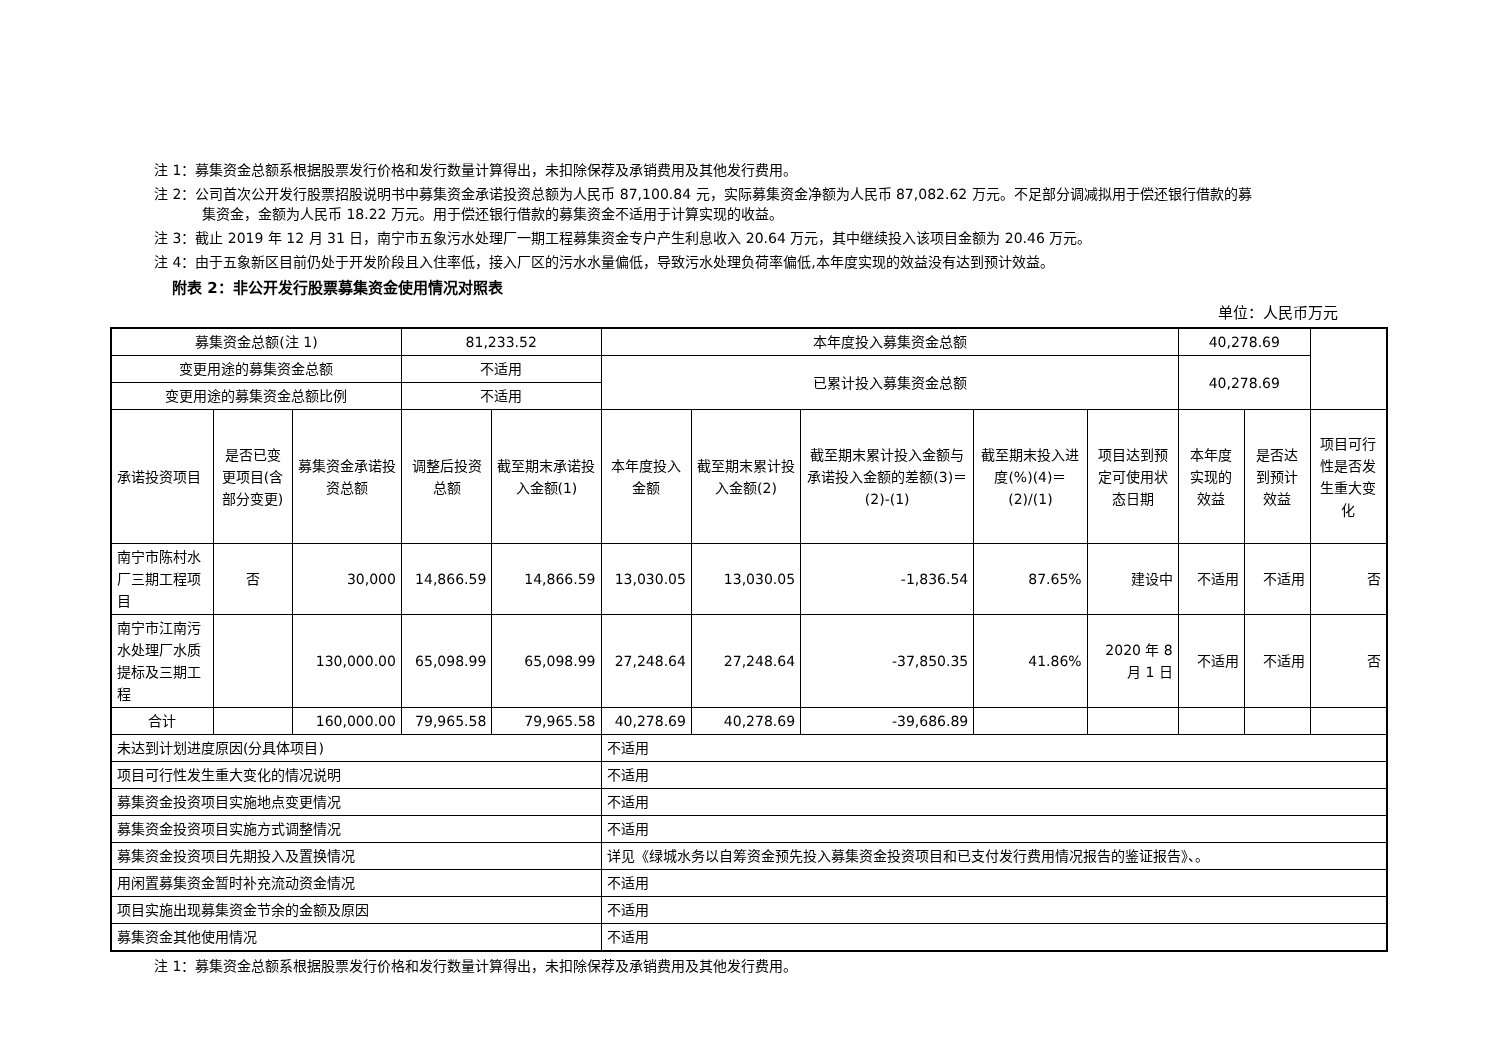注 1：募集资金总额系根据股票发行价格和发行数量计算得出，未扣除保荐及承销费用及其他发行费用。
注 2：公司首次公开发行股票招股说明书中募集资金承诺投资总额为人民币 87,100.84 元，实际募集资金净额为人民币 87,082.62 万元。不足部分调减拟用于偿还银行借款的募
集资金，金额为人民币 18.22 万元。用于偿还银行借款的募集资金不适用于计算实现的收益。
注 3：截止 2019 年 12 月 31 日，南宁市五象污水处理厂一期工程募集资金专户产生利息收入 20.64 万元，其中继续投入该项目金额为 20.46 万元。
注 4：由于五象新区目前仍处于开发阶段且入住率低，接入厂区的污水水量偏低，导致污水处理负荷率偏低,本年度实现的效益没有达到预计效益。
附表 2：非公开发行股票募集资金使用情况对照表
单位：人民币万元
| 募集资金总额(注 1) | | | 81,233.52 | | 本年度投入募集资金总额 | | | | | 40,278.69 | | |
| 变更用途的募集资金总额 | | | 不适用 | | 已累计投入募集资金总额 | | | | | 40,278.69 | | |
| 变更用途的募集资金总额比例 | | | 不适用 | | | | | | | | | |
| 承诺投资项目 | 是否已变更项目(含部分变更) | 募集资金承诺投资总额 | 调整后投资总额 | 截至期末承诺投入金额(1) | 本年度投入金额 | 截至期末累计投入金额(2) | 截至期末累计投入金额与承诺投入金额的差额(3)＝(2)-(1) | 截至期末投入进度(%)(4)＝(2)/(1) | 项目达到预定可使用状态日期 | 本年度实现的效益 | 是否达到预计效益 | 项目可行性是否发生重大变化 |
| 南宁市陈村水厂三期工程项目 | 否 | 30,000 | 14,866.59 | 14,866.59 | 13,030.05 | 13,030.05 | -1,836.54 | 87.65% | 建设中 | 不适用 | 不适用 | 否 |
| 南宁市江南污水处理厂水质提标及三期工程 | | 130,000.00 | 65,098.99 | 65,098.99 | 27,248.64 | 27,248.64 | -37,850.35 | 41.86% | 2020 年 8 月 1 日 | 不适用 | 不适用 | 否 |
| 合计 | | 160,000.00 | 79,965.58 | 79,965.58 | 40,278.69 | 40,278.69 | -39,686.89 | | | | | |
| 未达到计划进度原因(分具体项目) | | | | | 不适用 | | | | | | | |
| 项目可行性发生重大变化的情况说明 | | | | | 不适用 | | | | | | | |
| 募集资金投资项目实施地点变更情况 | | | | | 不适用 | | | | | | | |
| 募集资金投资项目实施方式调整情况 | | | | | 不适用 | | | | | | | |
| 募集资金投资项目先期投入及置换情况 | | | | | 详见《绿城水务以自筹资金预先投入募集资金投资项目和已支付发行费用情况报告的鉴证报告》、。 | | | | | | | |
| 用闲置募集资金暂时补充流动资金情况 | | | | | 不适用 | | | | | | | |
| 项目实施出现募集资金节余的金额及原因 | | | | | 不适用 | | | | | | | |
| 募集资金其他使用情况 | | | | | 不适用 | | | | | | | |
注 1：募集资金总额系根据股票发行价格和发行数量计算得出，未扣除保荐及承销费用及其他发行费用。